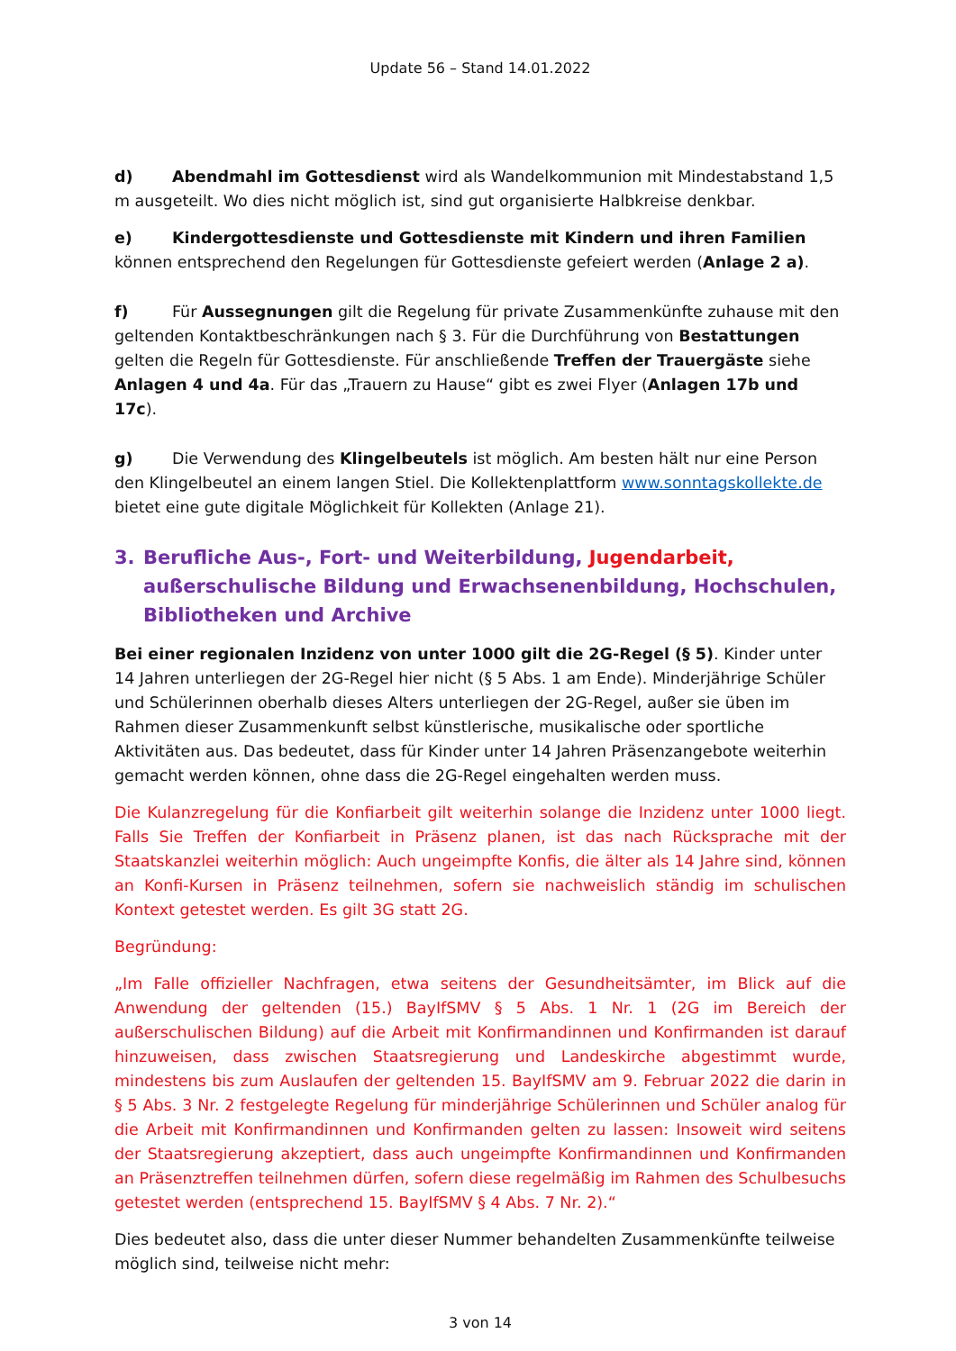Update 56 – Stand 14.01.2022
d) Abendmahl im Gottesdienst wird als Wandelkommunion mit Mindestabstand 1,5 m ausgeteilt. Wo dies nicht möglich ist, sind gut organisierte Halbkreise denkbar.
e) Kindergottesdienste und Gottesdienste mit Kindern und ihren Familien können entsprechend den Regelungen für Gottesdienste gefeiert werden (Anlage 2 a).
f) Für Aussegnungen gilt die Regelung für private Zusammenkünfte zuhause mit den geltenden Kontaktbeschränkungen nach § 3. Für die Durchführung von Bestattungen gelten die Regeln für Gottesdienste. Für anschließende Treffen der Trauergäste siehe Anlagen 4 und 4a. Für das „Trauern zu Hause“ gibt es zwei Flyer (Anlagen 17b und 17c).
g) Die Verwendung des Klingelbeutels ist möglich. Am besten hält nur eine Person den Klingelbeutel an einem langen Stiel. Die Kollektenplattform www.sonntagskollekte.de bietet eine gute digitale Möglichkeit für Kollekten (Anlage 21).
3. Berufliche Aus-, Fort- und Weiterbildung, Jugendarbeit, außerschulische Bildung und Erwachsenenbildung, Hochschulen, Bibliotheken und Archive
Bei einer regionalen Inzidenz von unter 1000 gilt die 2G-Regel (§ 5). Kinder unter 14 Jahren unterliegen der 2G-Regel hier nicht (§ 5 Abs. 1 am Ende). Minderjährige Schüler und Schülerinnen oberhalb dieses Alters unterliegen der 2G-Regel, außer sie üben im Rahmen dieser Zusammenkunft selbst künstlerische, musikalische oder sportliche Aktivitäten aus. Das bedeutet, dass für Kinder unter 14 Jahren Präsenzangebote weiterhin gemacht werden können, ohne dass die 2G-Regel eingehalten werden muss.
Die Kulanzregelung für die Konfiarbeit gilt weiterhin solange die Inzidenz unter 1000 liegt. Falls Sie Treffen der Konfiarbeit in Präsenz planen, ist das nach Rücksprache mit der Staatskanzlei weiterhin möglich: Auch ungeimpfte Konfis, die älter als 14 Jahre sind, können an Konfi-Kursen in Präsenz teilnehmen, sofern sie nachweislich ständig im schulischen Kontext getestet werden. Es gilt 3G statt 2G.
Begründung:
„Im Falle offizieller Nachfragen, etwa seitens der Gesundheitsämter, im Blick auf die Anwendung der geltenden (15.) BayIfSMV § 5 Abs. 1 Nr. 1 (2G im Bereich der außerschulischen Bildung) auf die Arbeit mit Konfirmandinnen und Konfirmanden ist darauf hinzuweisen, dass zwischen Staatsregierung und Landeskirche abgestimmt wurde, mindestens bis zum Auslaufen der geltenden 15. BayIfSMV am 9. Februar 2022 die darin in § 5 Abs. 3 Nr. 2 festgelegte Regelung für minderjährige Schülerinnen und Schüler analog für die Arbeit mit Konfirmandinnen und Konfirmanden gelten zu lassen: Insoweit wird seitens der Staatsregierung akzeptiert, dass auch ungeimpfte Konfirmandinnen und Konfirmanden an Präsenztreffen teilnehmen dürfen, sofern diese regelmäßig im Rahmen des Schulbesuchs getestet werden (entsprechend 15. BayIfSMV § 4 Abs. 7 Nr. 2).“
Dies bedeutet also, dass die unter dieser Nummer behandelten Zusammenkünfte teilweise möglich sind, teilweise nicht mehr:
3 von 14